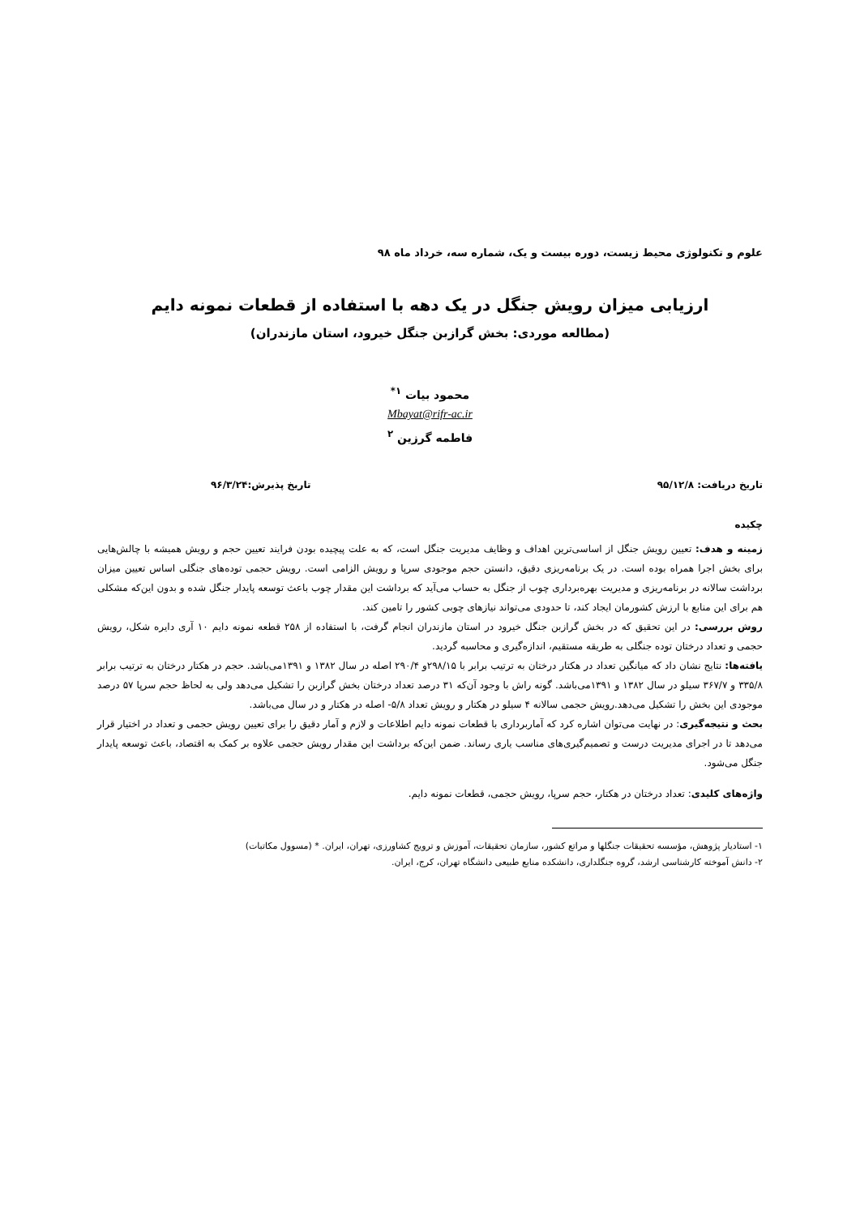علوم و تکنولوژی محیط زیست، دوره بیست و یک، شماره سه، خرداد ماه ۹۸
ارزیابی میزان رویش جنگل در یک دهه با استفاده از قطعات نمونه دایم
(مطالعه موردی: بخش گرازبن جنگل خیرود، استان مازندران)
محمود بیات <sup>۱*</sup>
Mbayat@rifr-ac.ir
فاطمه گرزین <sup>۲</sup>
تاریخ دریافت: ۹۵/۱۲/۸ تاریخ پذیرش:۹۶/۳/۲۴
چکیده
زمینه و هدف: تعیین رویش جنگل از اساسی‌ترین اهداف و وظایف مدیریت جنگل است، که به علت پیچیده بودن فرایند تعیین حجم و رویش همیشه با چالش‌هایی برای بخش اجرا همراه بوده است. در یک برنامه‌ریزی دقیق، دانستن حجم موجودی سرپا و رویش الزامی است. رویش حجمی توده‌های جنگلی اساس تعیین میزان برداشت سالانه در برنامه‌ریزی و مدیریت بهره‌برداری چوب از جنگل به حساب می‌آید که برداشت این مقدار چوب باعث توسعه پایدار جنگل شده و بدون این‌که مشکلی هم برای این منابع با ارزش کشورمان ایجاد کند، تا حدودی می‌تواند نیازهای چوبی کشور را تامین کند.
روش بررسی: در این تحقیق که در بخش گرازبن جنگل خیرود در استان مازندران انجام گرفت، با استفاده از ۲۵۸ قطعه نمونه دایم ۱۰ آری دایره شکل، رویش حجمی و تعداد درختان توده جنگلی به طریقه مستقیم، اندازه‌گیری و محاسبه گردید.
یافته‌ها: نتایج نشان داد که میانگین تعداد در هکتار درختان به ترتیب برابر با ۲۹۸/۱۵و ۲۹۰/۴ اصله در سال ۱۳۸۲ و ۱۳۹۱می‌باشد. حجم در هکتار درختان به ترتیب برابر ۳۳۵/۸ و ۳۶۷/۷ سیلو در سال ۱۳۸۲ و ۱۳۹۱می‌باشد. گونه راش با وجود آن‌که ۳۱ درصد تعداد درختان بخش گرازبن را تشکیل می‌دهد ولی به لحاظ حجم سرپا ۵۷ درصد موجودی این بخش را تشکیل می‌دهد.رویش حجمی سالانه ۴ سیلو در هکتار و رویش تعداد ۵/۸- اصله در هکتار و در سال می‌باشد.
بحث و نتیجه‌گیری: در نهایت می‌توان اشاره کرد که آماربرداری با قطعات نمونه دایم اطلاعات و لازم و آمار دقیق را برای تعیین رویش حجمی و تعداد در اختیار قرار می‌دهد تا در اجرای مدیریت درست و تصمیم‌گیری‌های مناسب یاری رساند. ضمن این‌که برداشت این مقدار رویش حجمی علاوه بر کمک به اقتصاد، باعث توسعه پایدار جنگل می‌شود.
واژه‌های کلیدی: تعداد درختان در هکتار، حجم سرپا، رویش حجمی، قطعات نمونه دایم.
۱- استادیار پژوهش، مؤسسه تحقیقات جنگلها و مراتع کشور، سازمان تحقیقات، آموزش و ترویج کشاورزی، تهران، ایران. * (مسوول مکاتبات)
۲- دانش آموخته کارشناسی ارشد، گروه جنگلداری، دانشکده منابع طبیعی دانشگاه تهران، کرج، ایران.